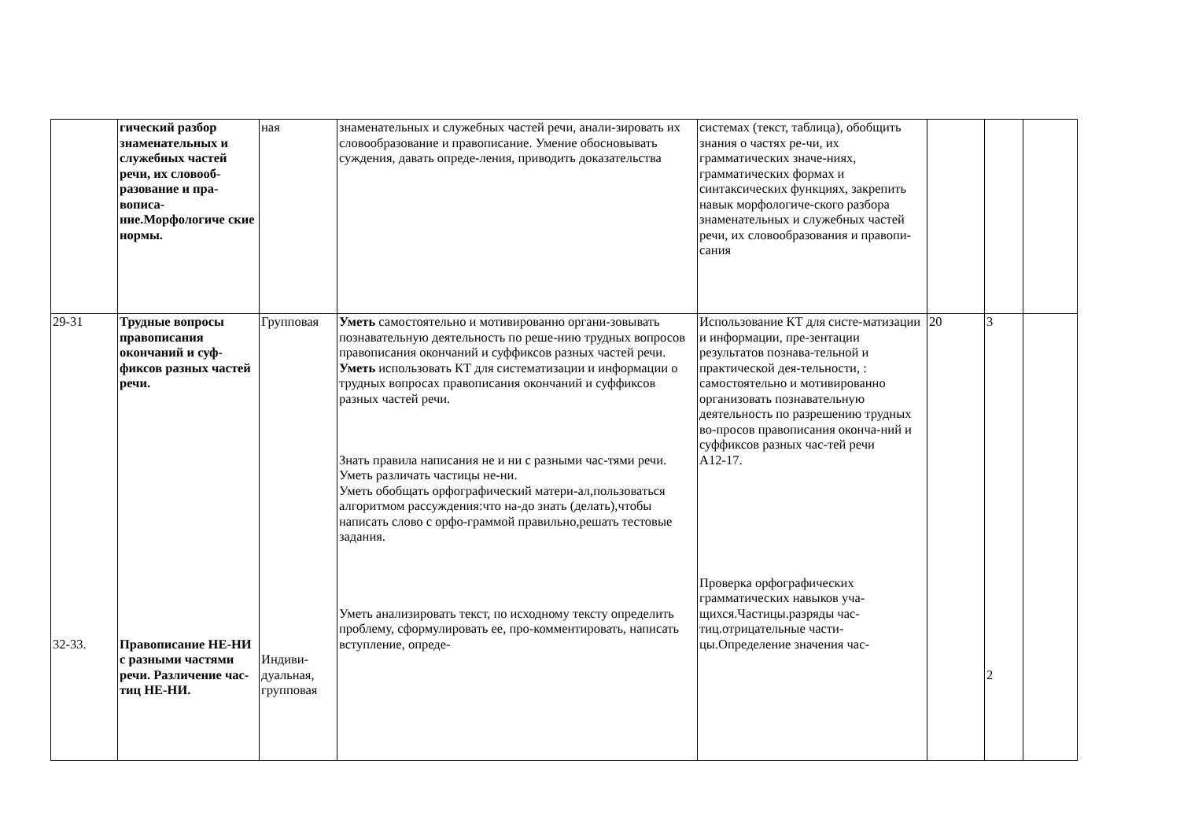| | гический разбор знаменательных и служебных частей речи, их словооб-разование и пра-вописа-ние.Морфологиче ские нормы. | ная | знаменательных и служебных частей речи, анали-зировать их словообразование и правописание. Умение обосновывать суждения, давать опреде-ления, приводить доказательства | системах (текст, таблица), обобщить знания о частях ре-чи, их грамматических значе-ниях, грамматических формах и синтаксических функциях, закрепить навык морфологиче-ского разбора знаменательных и служебных частей речи, их словообразования и правопи-сания | | | |
| 29-31 32-33. | Трудные вопросы правописания окончаний и суф-фиксов разных частей речи. Правописание НЕ-НИ с разными частями речи. Различение час-тиц НЕ-НИ. | Групповая Индиви-дуальная, групповая | Уметь самостоятельно и мотивированно органи-зовывать познавательную деятельность по реше-нию трудных вопросов правописания окончаний и суффиксов разных частей речи. Уметь использовать КТ для систематизации и информации о трудных вопросах правописания окончаний и суффиксов разных частей речи. Знать правила написания не и ни с разными час-тями речи. Уметь различать частицы не-ни. Уметь обобщать орфографический матери-ал,пользоваться алгоритмом рассуждения:что на-до знать (делать),чтобы написать слово с орфо-граммой правильно,решать тестовые задания. Уметь анализировать текст, по исходному тексту определить проблему, сформулировать ее, про-комментировать, написать вступление, опреде- | Использование КТ для систе-матизации и информации, пре-зентации результатов познава-тельной и практической дея-тельности, : самостоятельно и мотивированно организовать познавательную деятельность по разрешению трудных во-просов правописания оконча-ний и суффиксов разных час-тей речи А12-17. Проверка орфографических грамматических навыков уча-щихся.Частицы.разряды час-тиц.отрицательные части-цы.Определение значения час- | 20 | 3 2 | |